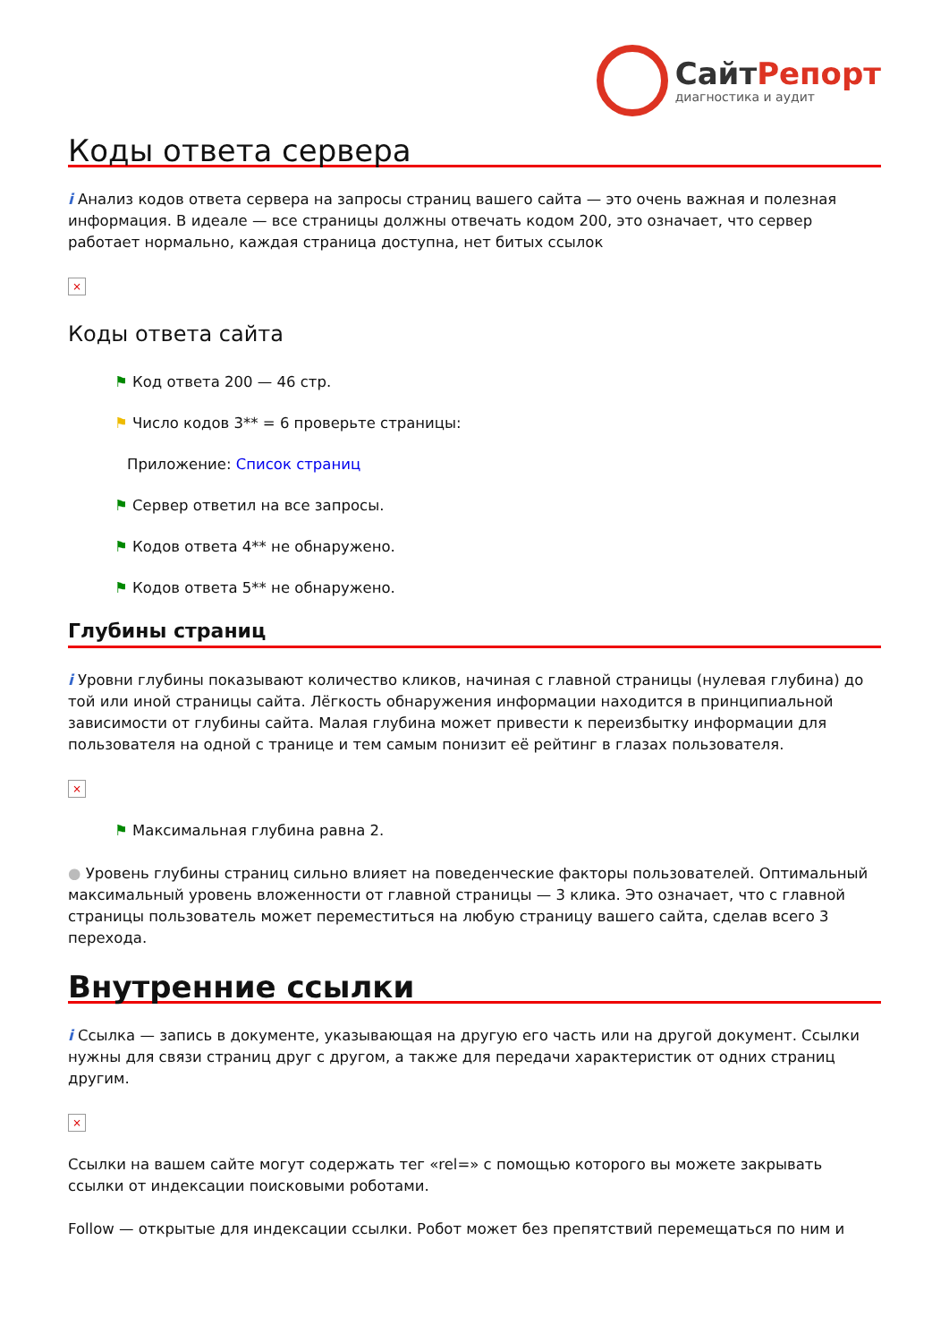СайтРепорт
диагностика и аудит
Коды ответа сервера
i Анализ кодов ответа сервера на запросы страниц вашего сайта — это очень важная и полезная информация. В идеале — все страницы должны отвечать кодом 200, это означает, что сервер работает нормально, каждая страница доступна, нет битых ссылок
×
Коды ответа сайта
⚑ Код ответа 200 — 46 стр.
⚑ Число кодов 3** = 6 проверьте страницы:
Приложение: Список страниц
⚑ Сервер ответил на все запросы.
⚑ Кодов ответа 4** не обнаружено.
⚑ Кодов ответа 5** не обнаружено.
Глубины страниц
i Уровни глубины показывают количество кликов, начиная с главной страницы (нулевая глубина) до той или иной страницы сайта. Лёгкость обнаружения информации находится в принципиальной зависимости от глубины сайта. Малая глубина может привести к переизбытку информации для пользователя на одной с транице и тем самым понизит её рейтинг в глазах пользователя.
×
⚑ Максимальная глубина равна 2.
● Уровень глубины страниц сильно влияет на поведенческие факторы пользователей. Оптимальный максимальный уровень вложенности от главной страницы — 3 клика. Это означает, что с главной страницы пользователь может переместиться на любую страницу вашего сайта, сделав всего 3 перехода.
Внутренние ссылки
i Ссылка — запись в документе, указывающая на другую его часть или на другой документ. Ссылки нужны для связи страниц друг с другом, а также для передачи характеристик от одних страниц другим.
×
Ссылки на вашем сайте могут содержать тег «rel=» с помощью которого вы можете закрывать ссылки от индексации поисковыми роботами.
Follow — открытые для индексации ссылки. Робот может без препятствий перемещаться по ним и